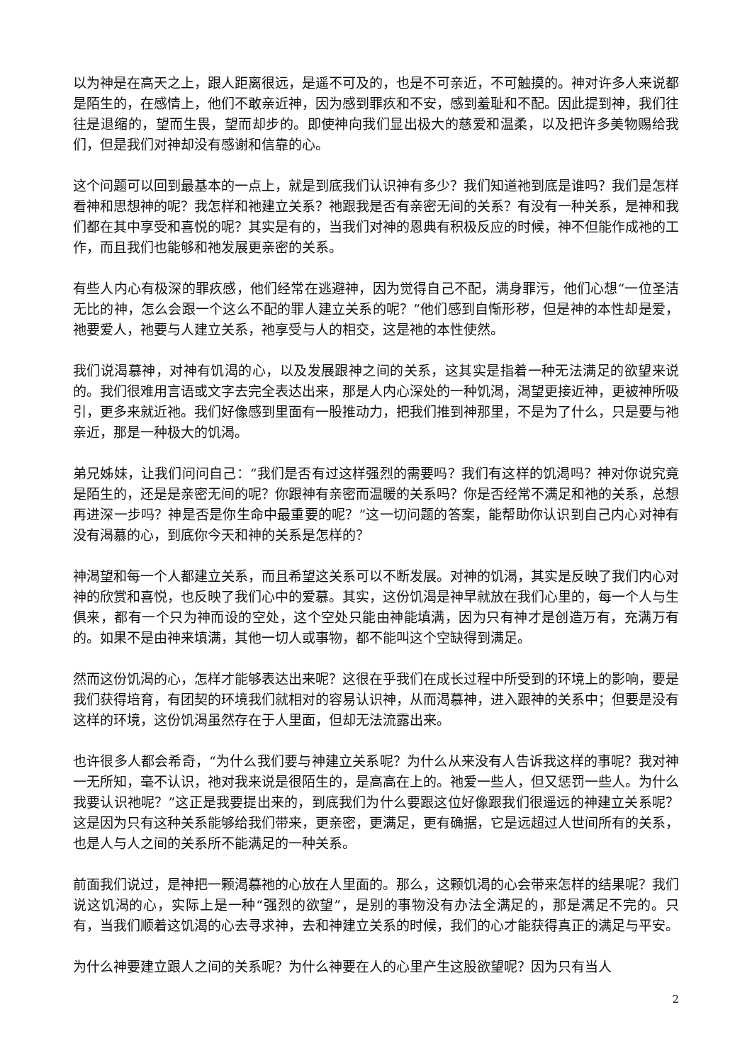以为神是在高天之上，跟人距离很远，是遥不可及的，也是不可亲近，不可触摸的。神对许多人来说都是陌生的，在感情上，他们不敢亲近神，因为感到罪疚和不安，感到羞耻和不配。因此提到神，我们往往是退缩的，望而生畏，望而却步的。即使神向我们显出极大的慈爱和温柔，以及把许多美物赐给我们，但是我们对神却没有感谢和信靠的心。
这个问题可以回到最基本的一点上，就是到底我们认识神有多少？我们知道祂到底是谁吗？我们是怎样看神和思想神的呢？我怎样和祂建立关系？祂跟我是否有亲密无间的关系？有没有一种关系，是神和我们都在其中享受和喜悦的呢？其实是有的，当我们对神的恩典有积极反应的时候，神不但能作成祂的工作，而且我们也能够和祂发展更亲密的关系。
有些人内心有极深的罪疚感，他们经常在逃避神，因为觉得自己不配，满身罪污，他们心想“一位圣洁无比的神，怎么会跟一个这么不配的罪人建立关系的呢？”他们感到自惭形秽，但是神的本性却是爱，祂要爱人，祂要与人建立关系，祂享受与人的相交，这是祂的本性使然。
我们说渴慕神，对神有饥渴的心，以及发展跟神之间的关系，这其实是指着一种无法满足的欲望来说的。我们很难用言语或文字去完全表达出来，那是人内心深处的一种饥渴，渴望更接近神，更被神所吸引，更多来就近祂。我们好像感到里面有一股推动力，把我们推到神那里，不是为了什么，只是要与祂亲近，那是一种极大的饥渴。
弟兄姊妹，让我们问问自己：“我们是否有过这样强烈的需要吗？我们有这样的饥渴吗？神对你说究竟是陌生的，还是是亲密无间的呢？你跟神有亲密而温暖的关系吗？你是否经常不满足和祂的关系，总想再进深一步吗？神是否是你生命中最重要的呢？”这一切问题的答案，能帮助你认识到自己内心对神有没有渴慕的心，到底你今天和神的关系是怎样的？
神渴望和每一个人都建立关系，而且希望这关系可以不断发展。对神的饥渴，其实是反映了我们内心对神的欣赏和喜悦，也反映了我们心中的爱慕。其实，这份饥渴是神早就放在我们心里的，每一个人与生俱来，都有一个只为神而设的空处，这个空处只能由神能填满，因为只有神才是创造万有，充满万有的。如果不是由神来填满，其他一切人或事物，都不能叫这个空缺得到满足。
然而这份饥渴的心，怎样才能够表达出来呢？这很在乎我们在成长过程中所受到的环境上的影响，要是我们获得培育，有团契的环境我们就相对的容易认识神，从而渴慕神，进入跟神的关系中；但要是没有这样的环境，这份饥渴虽然存在于人里面，但却无法流露出来。
也许很多人都会希奇，“为什么我们要与神建立关系呢？为什么从来没有人告诉我这样的事呢？我对神一无所知，毫不认识，祂对我来说是很陌生的，是高高在上的。祂爱一些人，但又惩罚一些人。为什么我要认识祂呢？”这正是我要提出来的，到底我们为什么要跟这位好像跟我们很遥远的神建立关系呢？这是因为只有这种关系能够给我们带来，更亲密，更满足，更有确据，它是远超过人世间所有的关系，也是人与人之间的关系所不能满足的一种关系。
前面我们说过，是神把一颗渴慕祂的心放在人里面的。那么，这颗饥渴的心会带来怎样的结果呢？我们说这饥渴的心，实际上是一种“强烈的欲望”，是别的事物没有办法全满足的，那是满足不完的。只有，当我们顺着这饥渴的心去寻求神，去和神建立关系的时候，我们的心才能获得真正的满足与平安。
为什么神要建立跟人之间的关系呢？为什么神要在人的心里产生这股欲望呢？因为只有当人
2